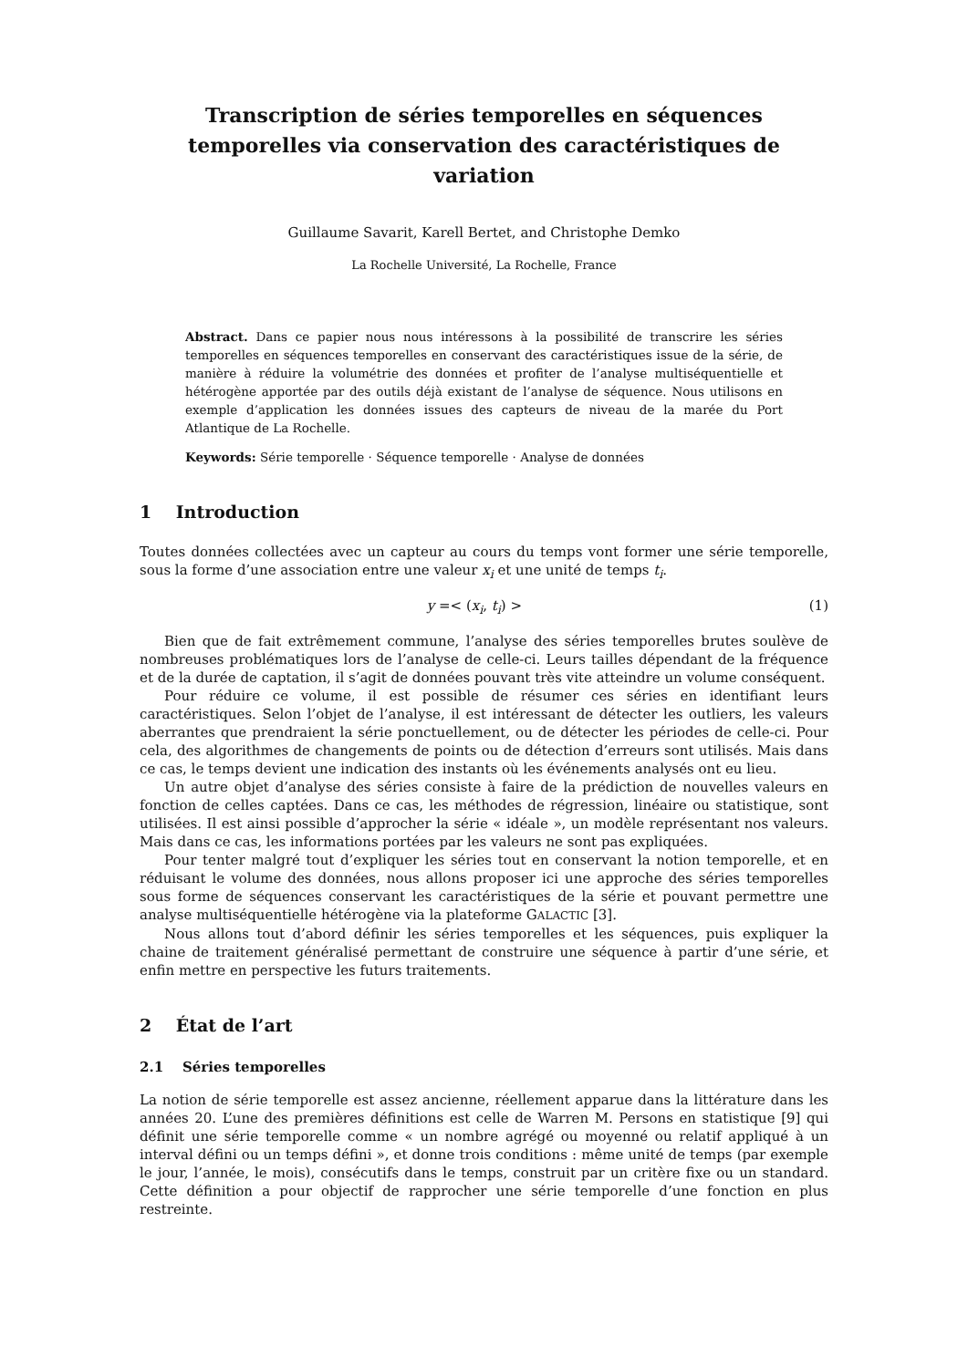Transcription de séries temporelles en séquences temporelles via conservation des caractéristiques de variation
Guillaume Savarit, Karell Bertet, and Christophe Demko
La Rochelle Université, La Rochelle, France
Abstract. Dans ce papier nous nous intéressons à la possibilité de transcrire les séries temporelles en séquences temporelles en conservant des caractéristiques issue de la série, de manière à réduire la volumétrie des données et profiter de l’analyse multiséquentielle et hétérogène apportée par des outils déjà existant de l’analyse de séquence. Nous utilisons en exemple d’application les données issues des capteurs de niveau de la marée du Port Atlantique de La Rochelle.
Keywords: Série temporelle · Séquence temporelle · Analyse de données
1 Introduction
Toutes données collectées avec un capteur au cours du temps vont former une série temporelle, sous la forme d’une association entre une valeur x<sub>i</sub> et une unité de temps t<sub>i</sub>.
y =< (x<sub>i</sub>, t<sub>i</sub>) > (1)
Bien que de fait extrêmement commune, l’analyse des séries temporelles brutes soulève de nombreuses problématiques lors de l’analyse de celle-ci. Leurs tailles dépendant de la fréquence et de la durée de captation, il s’agit de données pouvant très vite atteindre un volume conséquent.
Pour réduire ce volume, il est possible de résumer ces séries en identifiant leurs caractéristiques. Selon l’objet de l’analyse, il est intéressant de détecter les outliers, les valeurs aberrantes que prendraient la série ponctuellement, ou de détecter les périodes de celle-ci. Pour cela, des algorithmes de changements de points ou de détection d’erreurs sont utilisés. Mais dans ce cas, le temps devient une indication des instants où les événements analysés ont eu lieu.
Un autre objet d’analyse des séries consiste à faire de la prédiction de nouvelles valeurs en fonction de celles captées. Dans ce cas, les méthodes de régression, linéaire ou statistique, sont utilisées. Il est ainsi possible d’approcher la série « idéale », un modèle représentant nos valeurs. Mais dans ce cas, les informations portées par les valeurs ne sont pas expliquées.
Pour tenter malgré tout d’expliquer les séries tout en conservant la notion temporelle, et en réduisant le volume des données, nous allons proposer ici une approche des séries temporelles sous forme de séquences conservant les caractéristiques de la série et pouvant permettre une analyse multiséquentielle hétérogène via la plateforme GALACTIC [3].
Nous allons tout d’abord définir les séries temporelles et les séquences, puis expliquer la chaine de traitement généralisé permettant de construire une séquence à partir d’une série, et enfin mettre en perspective les futurs traitements.
2 État de l’art
2.1 Séries temporelles
La notion de série temporelle est assez ancienne, réellement apparue dans la littérature dans les années 20. L’une des premières définitions est celle de Warren M. Persons en statistique [9] qui définit une série temporelle comme « un nombre agrégé ou moyenné ou relatif appliqué à un interval défini ou un temps défini », et donne trois conditions : même unité de temps (par exemple le jour, l’année, le mois), consécutifs dans le temps, construit par un critère fixe ou un standard. Cette définition a pour objectif de rapprocher une série temporelle d’une fonction en plus restreinte.